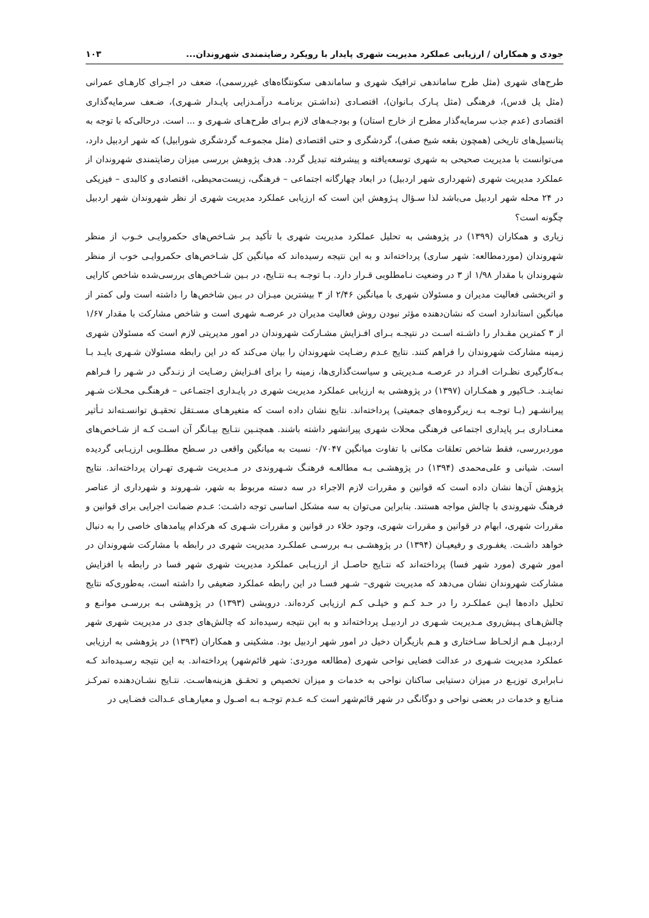جودی و همکاران / ارزیابی عملکرد مدیریت شهری پایدار با رویکرد رضایتمندی شهروندان... ۱۰۳
طرح‌های شهری (مثل طرح ساماندهی ترافیک شهری و ساماندهی سکونتگاه‌های غیررسمی)، ضعف در اجـرای کارهـای عمرانی (مثل پل قدس)، فرهنگی (مثل پـارک بـانوان)، اقتصـادی (نداشـتن برنامـه درآمـدزایی پایـدار شـهری)، ضـعف سرمایه‌گذاری اقتصادی (عدم جذب سرمایه‌گذار مطرح از خارج استان) و بودجـه‌های لازم بـرای طرح‌هـای شـهری و ... است. درحالی‌که با توجه به پتانسیل‌های تاریخی (همچون بقعه شیخ صفی)، گردشگری و حتی اقتصادی (مثل مجموعـه گردشگری شورابیل) که شهر اردبیل دارد، می‌توانست با مدیریت صحیحی به شهری توسعه‌یافته و پیشرفته تبدیل گردد. هدف پژوهش بررسی میزان رضایتمندی شهروندان از عملکرد مدیریت شهری (شهرداری شهر اردبیل) در ابعاد چهارگانه اجتماعی – فرهنگی، زیست‌محیطی، اقتصادی و کالبدی – فیزیکی در ۲۴ محله شهر اردبیل می‌باشد لذا سـؤال پـژوهش این است که ارزیابی عملکرد مدیریت شهری از نظر شهروندان شهر اردبیل چگونه است؟
زیاری و همکاران (۱۳۹۹) در پژوهشی به تحلیل عملکرد مدیریت شهری با تأکید بـر شـاخص‌های حکمروایـی خـوب از منظر شهروندان (موردمطالعه: شهر ساری) پرداخته‌اند و به این نتیجه رسیده‌اند که میانگین کل شـاخص‌های حکمروایـی خوب از منظر شهروندان با مقدار ۱/۹۸ از ۳ در وضعیت نـامطلوبی قـرار دارد. بـا توجـه بـه نتـایج، در بـین شـاخص‌های بررسی‌شده شاخص کارایی و اثربخشی فعالیت مدیران و مسئولان شهری با میانگین ۲/۴۶ از ۳ بیشترین میـزان در بـین شاخص‌ها را داشته است ولی کمتر از میانگین استاندارد است که نشان‌دهنده مؤثر نبودن روش فعالیت مدیران در عرصـه شهری است و شاخص مشارکت با مقدار ۱/۶۷ از ۳ کمترین مقـدار را داشـته اسـت در نتیجـه بـرای افـزایش مشـارکت شهروندان در امور مدیریتی لازم است که مسئولان شهری زمینه مشارکت شهروندان را فراهم کنند. نتایج عـدم رضـایت شهروندان را بیان می‌کند که در این رابطه مسئولان شـهری بایـد بـا بـه‌کارگیری نظـرات افـراد در عرصـه مـدیریتی و سیاست‌گذاری‌ها، زمینه را برای افـزایش رضـایت از زنـدگی در شـهر را فـراهم نماینـد. خـاکپور و همکـاران (۱۳۹۷) در پژوهشی به ارزیابی عملکرد مدیریت شهری در پایـداری اجتمـاعی – فرهنگـی محـلات شـهر پیرانشـهر (بـا توجـه بـه زیرگروه‌های جمعیتی) پرداخته‌اند. نتایج نشان داده است که متغیرهـای مسـتقل تحقیـق توانسـته‌اند تـأثیر معنـاداری بـر پایداری اجتماعی فرهنگی محلات شهری پیرانشهر داشته باشند. همچنـین نتـایج بیـانگر آن اسـت کـه از شـاخص‌های موردبررسی، فقط شاخص تعلقات مکانی با تفاوت میانگین ۰/۷۰۴۷ نسبت به میانگین واقعی در سـطح مطلـوبی ارزیـابی گردیده است. شیانی و علی‌محمدی (۱۳۹۴) در پژوهشـی بـه مطالعـه فرهنـگ شـهروندی در مـدیریت شـهری تهـران پرداخته‌اند. نتایج پژوهش آن‌ها نشان داده است که قوانین و مقررات لازم الاجراء در سه دسته مربوط به شهر، شـهروند و شهرداری از عناصر فرهنگ شهروندی با چالش مواجه هستند. بنابراین می‌توان به سه مشکل اساسی توجه داشـت: عـدم ضمانت اجرایی برای قوانین و مقررات شهری، ابهام در قوانین و مقررات شهری، وجود خلاء در قوانین و مقررات شـهری که هرکدام پیامدهای خاصی را به دنبال خواهد داشـت. یغفـوری و رفیعیـان (۱۳۹۴) در پژوهشـی بـه بررسـی عملکـرد مدیریت شهری در رابطه با مشارکت شهروندان در امور شهری (مورد شهر فسا) پرداخته‌اند که نتـایج حاصـل از ارزیـابی عملکرد مدیریت شهری شهر فسا در رابطه با افزایش مشارکت شهروندان نشان می‌دهد که مدیریت شهری– شـهر فسـا در این رابطه عملکرد ضعیفی را داشته است، به‌طوری‌که نتایج تحلیل داده‌ها ایـن عملکـرد را در حـد کـم و خیلـی کـم ارزیابی کرده‌اند. درویشی (۱۳۹۳) در پژوهشی بـه بررسـی موانـع و چالش‌هـای پـیش‌روی مـدیریت شـهری در اردبیـل پرداخته‌اند و به این نتیجه رسیده‌اند که چالش‌های جدی در مدیریت شهری شهر اردبیـل هـم ازلحـاظ سـاختاری و هـم بازیگران دخیل در امور شهر اردبیل بود. مشکینی و همکاران (۱۳۹۳) در پژوهشی به ارزیابی عملکرد مدیریت شـهری در عدالت فضایی نواحی شهری (مطالعه موردی: شهر قائم‌شهر) پرداخته‌اند. به این نتیجه رسـیده‌اند کـه نـابرابری توزیـع در میزان دستیابی ساکنان نواحی به خدمات و میزان تخصیص و تحقـق هزینه‌هاسـت. نتـایج نشـان‌دهنده تمرکـز منـابع و خدمات در بعضی نواحی و دوگانگی در شهر قائم‌شهر است کـه عـدم توجـه بـه اصـول و معیارهـای عـدالت فضـایی در